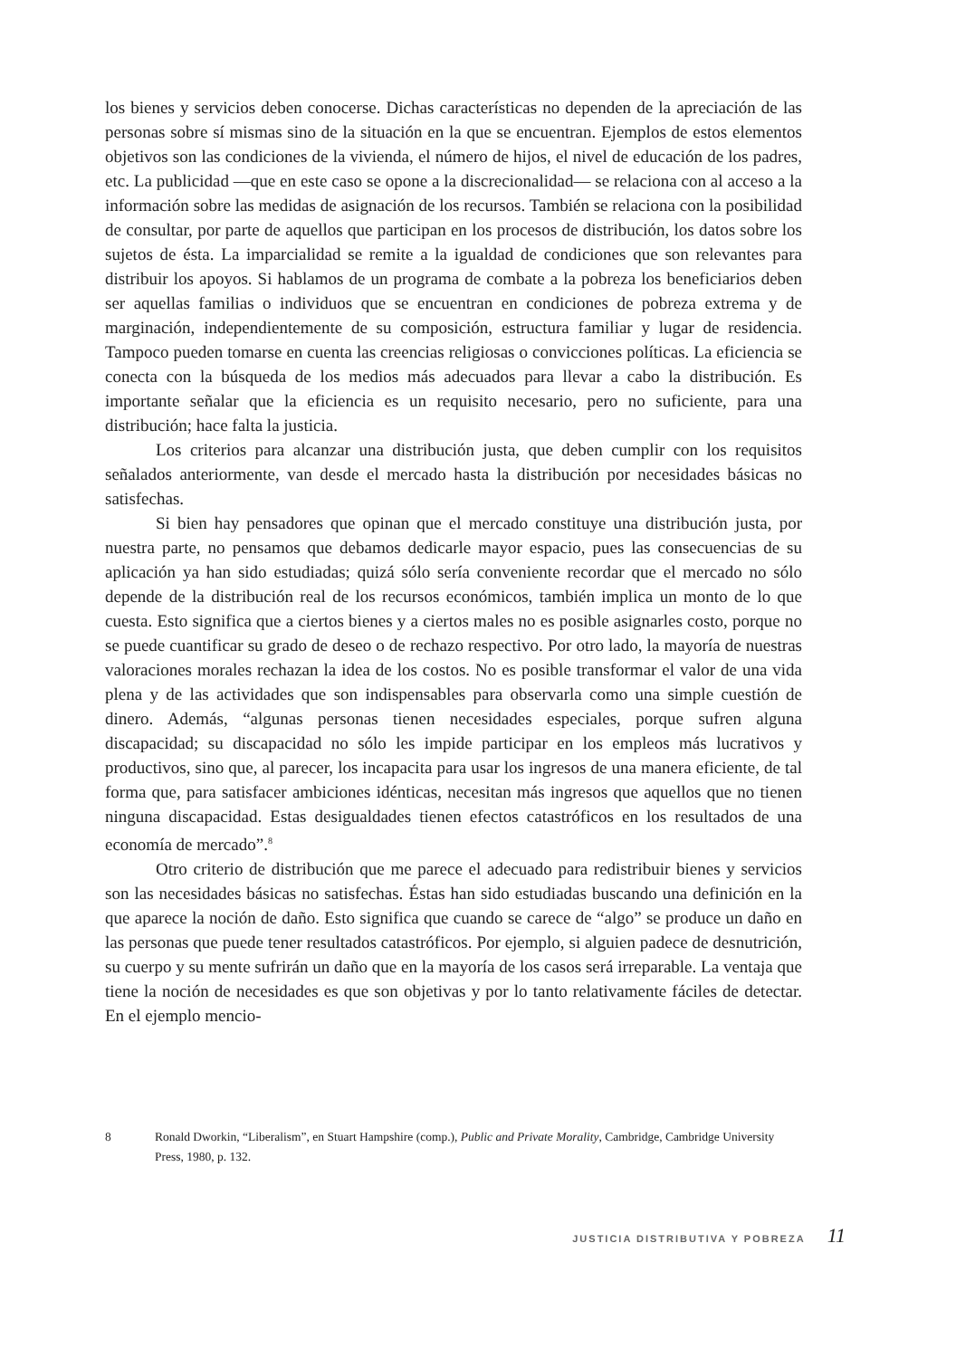los bienes y servicios deben conocerse. Dichas características no dependen de la apreciación de las personas sobre sí mismas sino de la situación en la que se encuentran. Ejemplos de estos elementos objetivos son las condiciones de la vivienda, el número de hijos, el nivel de educación de los padres, etc. La publicidad —que en este caso se opone a la discrecionalidad— se relaciona con al acceso a la información sobre las medidas de asignación de los recursos. También se relaciona con la posibilidad de consultar, por parte de aquellos que participan en los procesos de distribución, los datos sobre los sujetos de ésta. La imparcialidad se remite a la igualdad de condiciones que son relevantes para distribuir los apoyos. Si hablamos de un programa de combate a la pobreza los beneficiarios deben ser aquellas familias o individuos que se encuentran en condiciones de pobreza extrema y de marginación, independientemente de su composición, estructura familiar y lugar de residencia. Tampoco pueden tomarse en cuenta las creencias religiosas o convicciones políticas. La eficiencia se conecta con la búsqueda de los medios más adecuados para llevar a cabo la distribución. Es importante señalar que la eficiencia es un requisito necesario, pero no suficiente, para una distribución; hace falta la justicia.
Los criterios para alcanzar una distribución justa, que deben cumplir con los requisitos señalados anteriormente, van desde el mercado hasta la distribución por necesidades básicas no satisfechas.
Si bien hay pensadores que opinan que el mercado constituye una distribución justa, por nuestra parte, no pensamos que debamos dedicarle mayor espacio, pues las consecuencias de su aplicación ya han sido estudiadas; quizá sólo sería conveniente recordar que el mercado no sólo depende de la distribución real de los recursos económicos, también implica un monto de lo que cuesta. Esto significa que a ciertos bienes y a ciertos males no es posible asignarles costo, porque no se puede cuantificar su grado de deseo o de rechazo respectivo. Por otro lado, la mayoría de nuestras valoraciones morales rechazan la idea de los costos. No es posible transformar el valor de una vida plena y de las actividades que son indispensables para observarla como una simple cuestión de dinero. Además, “algunas personas tienen necesidades especiales, porque sufren alguna discapacidad; su discapacidad no sólo les impide participar en los empleos más lucrativos y productivos, sino que, al parecer, los incapacita para usar los ingresos de una manera eficiente, de tal forma que, para satisfacer ambiciones idénticas, necesitan más ingresos que aquellos que no tienen ninguna discapacidad. Estas desigualdades tienen efectos catastróficos en los resultados de una economía de mercado”.<sup>8</sup>
Otro criterio de distribución que me parece el adecuado para redistribuir bienes y servicios son las necesidades básicas no satisfechas. Éstas han sido estudiadas buscando una definición en la que aparece la noción de daño. Esto significa que cuando se carece de “algo” se produce un daño en las personas que puede tener resultados catastróficos. Por ejemplo, si alguien padece de desnutrición, su cuerpo y su mente sufrirán un daño que en la mayoría de los casos será irreparable. La ventaja que tiene la noción de necesidades es que son objetivas y por lo tanto relativamente fáciles de detectar. En el ejemplo mencio-
8 Ronald Dworkin, “Liberalism”, en Stuart Hampshire (comp.), Public and Private Morality, Cambridge, Cambridge University Press, 1980, p. 132.
JUSTICIA DISTRIBUTIVA Y POBREZA 11